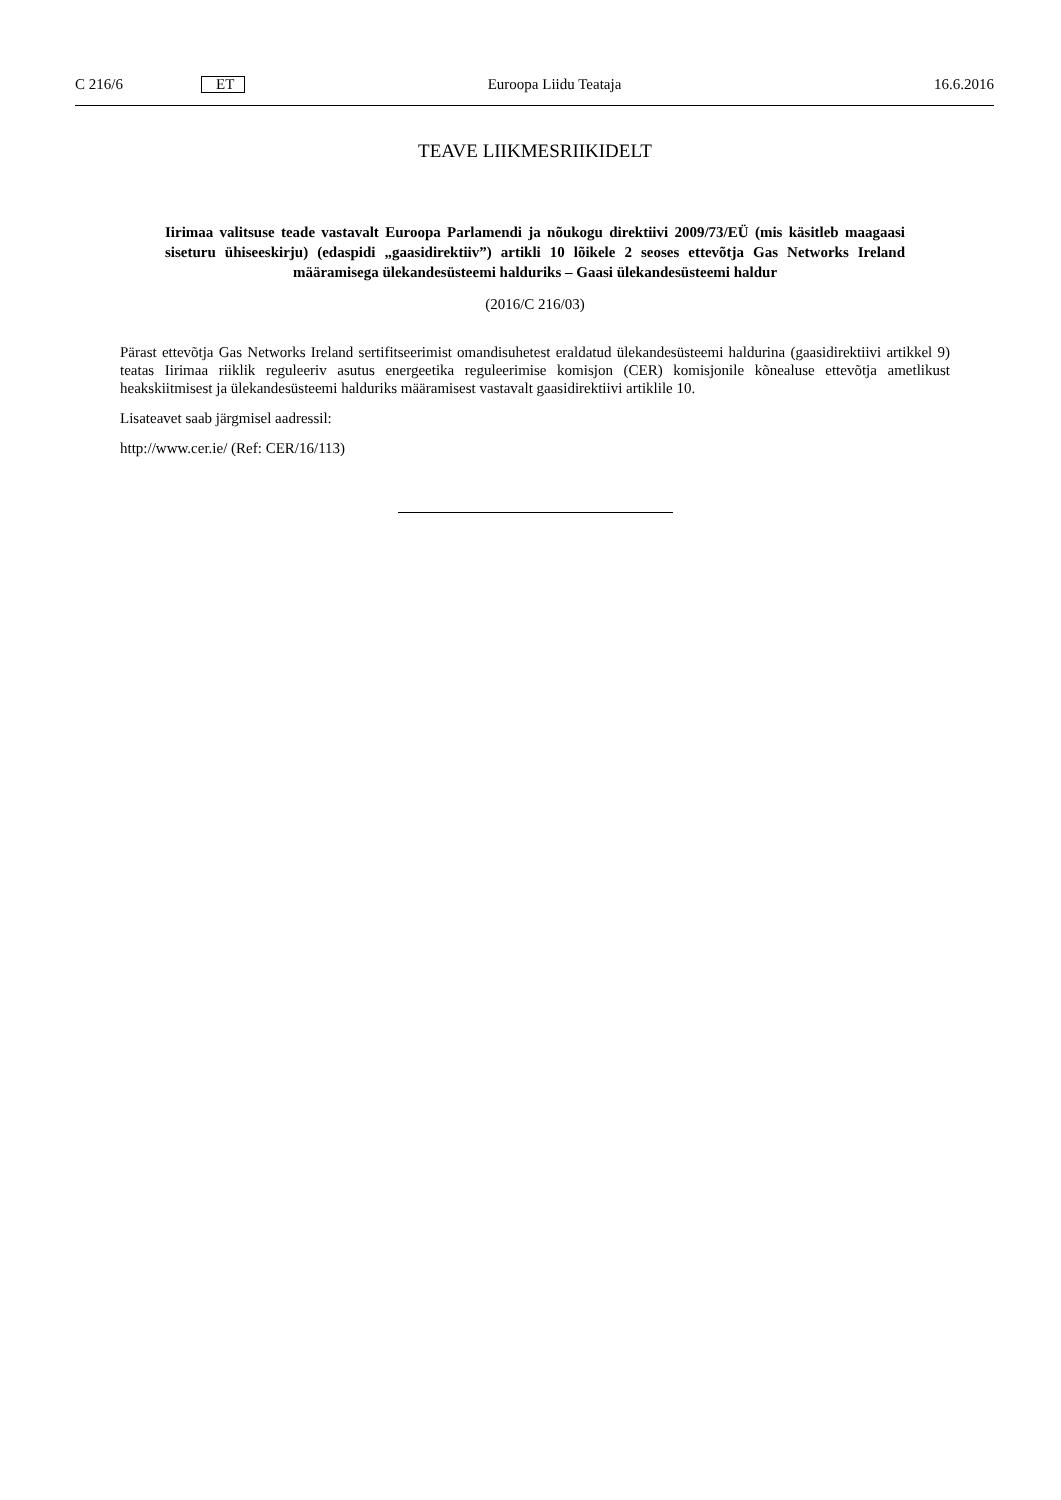C 216/6 ET Euroopa Liidu Teataja 16.6.2016
TEAVE LIIKMESRIIKIDELT
Iirimaa valitsuse teade vastavalt Euroopa Parlamendi ja nõukogu direktiivi 2009/73/EÜ (mis käsitleb maagaasi siseturu ühiseeskirju) (edaspidi „gaasidirektiiv”) artikli 10 lõikele 2 seoses ettevõtja Gas Networks Ireland määramisega ülekandesüsteemi halduriks – Gaasi ülekandesüsteemi haldur
(2016/C 216/03)
Pärast ettevõtja Gas Networks Ireland sertifitseerimist omandisuhetest eraldatud ülekandesüsteemi haldurina (gaasidirek­tiivi artikkel 9) teatas Iirimaa riiklik reguleeriv asutus energeetika reguleerimise komisjon (CER) komisjonile kõnealuse ettevõtja ametlikust heakskiitmisest ja ülekandesüsteemi halduriks määramisest vastavalt gaasidirektiivi artiklile 10.
Lisateavet saab järgmisel aadressil:
http://www.cer.ie/ (Ref: CER/16/113)